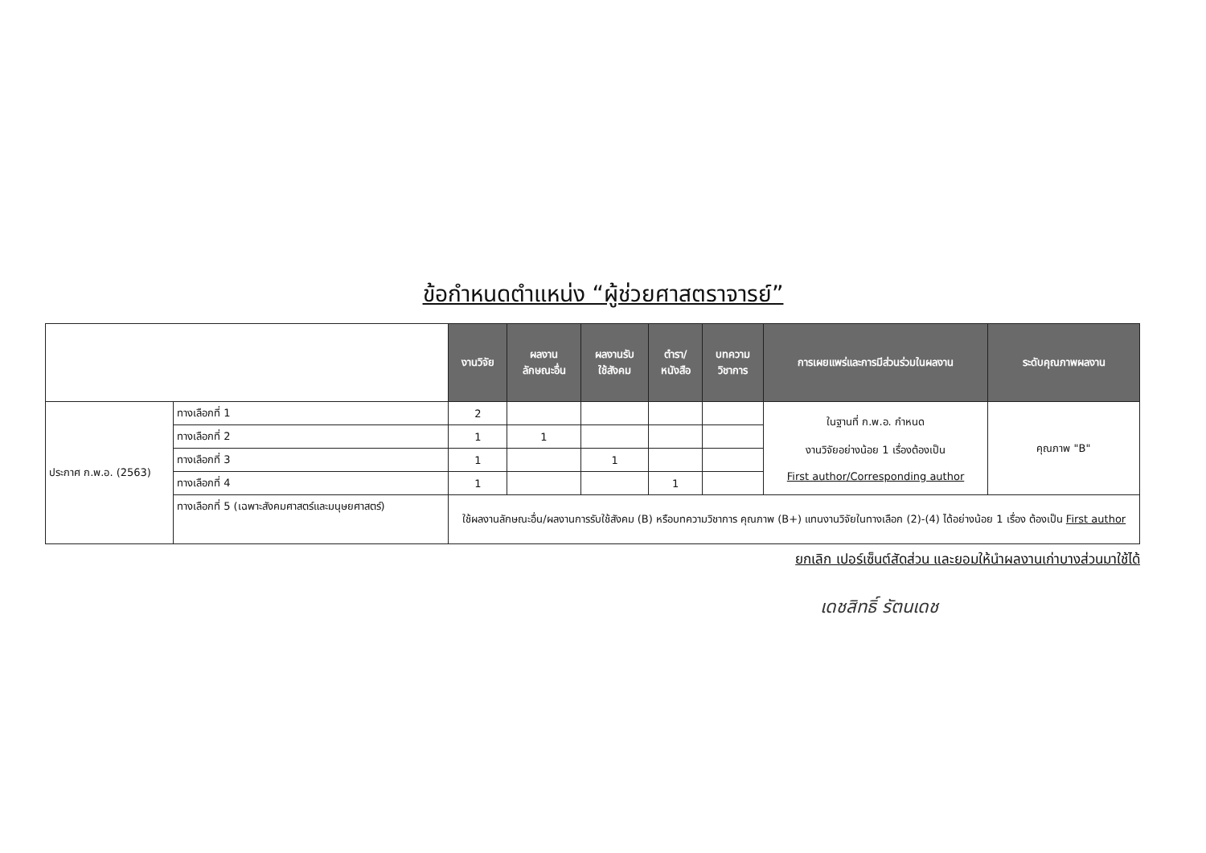ข้อกำหนดตำแหน่ง “ผู้ช่วยศาสตราจารย์”
| | | งานวิจัย | ผลงาน ลักษณะอื่น | ผลงานรับ ใช้สังคม | ตำรา/ หนังสือ | บทความ วิชาการ | การเผยแพร่และการมีส่วนร่วมในผลงาน | ระดับคุณภาพผลงาน |
| ประกาศ ก.พ.อ. (2563) | ทางเลือกที่ 1 | 2 | | | | | ในฐานที่ ก.พ.อ. กำหนด งานวิจัยอย่างน้อย 1 เรื่องต้องเป็น First author/Corresponding author | คุณภาพ "B" |
| | ทางเลือกที่ 2 | 1 | 1 | | | | | |
| | ทางเลือกที่ 3 | 1 | | 1 | | | | |
| | ทางเลือกที่ 4 | 1 | | | 1 | | | |
| | ทางเลือกที่ 5 (เฉพาะสังคมศาสตร์และมนุษยศาสตร์) | ใช้ผลงานลักษณะอื่น/ผลงานการรับใช้สังคม (B) หรือบทความวิชาการ คุณภาพ (B+) แทนงานวิจัยในทางเลือก (2)-(4) ได้อย่างน้อย 1 เรื่อง ต้องเป็น First author | | | | | | |
ยกเลิก เปอร์เซ็นต์สัดส่วน และยอมให้นำผลงานเก่าบางส่วนมาใช้ได้
เดชสิทธิ์ รัตนเดช